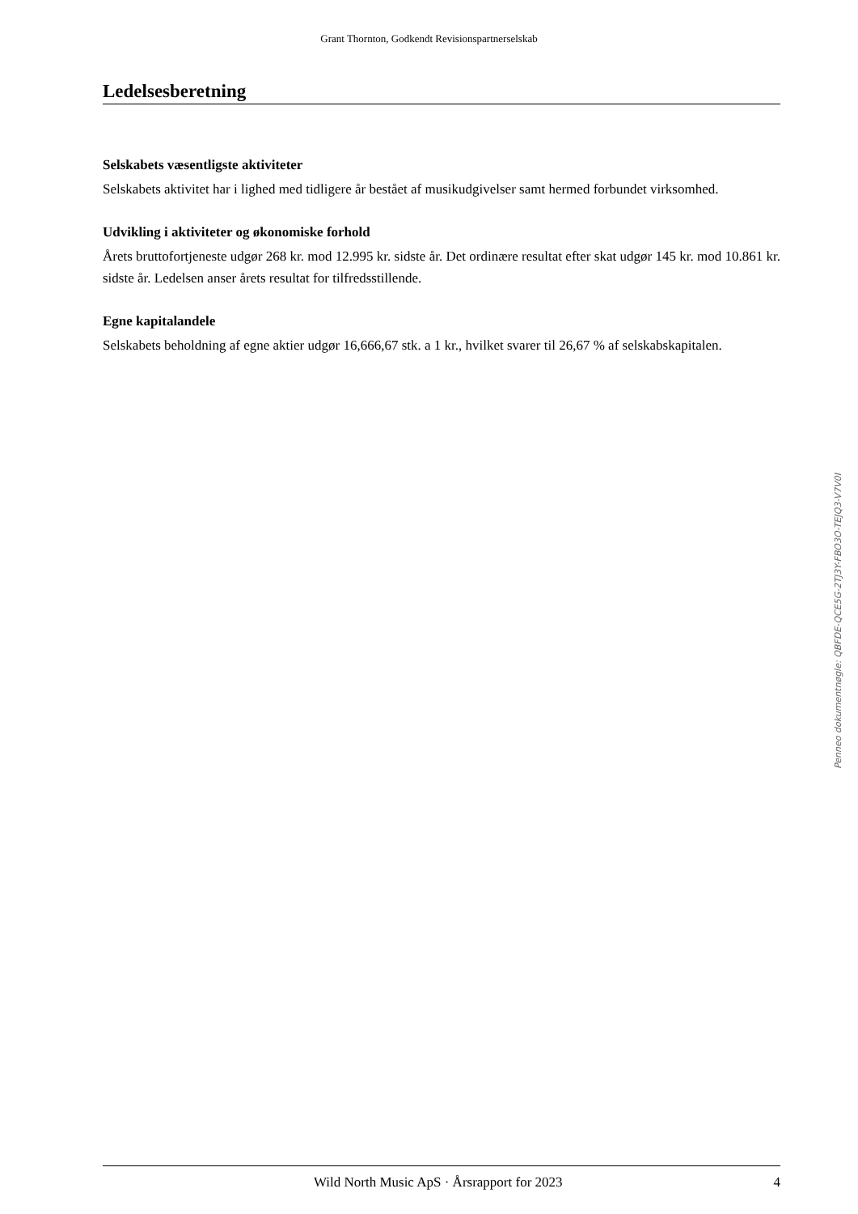Grant Thornton, Godkendt Revisionspartnerselskab
Ledelsesberetning
Selskabets væsentligste aktiviteter
Selskabets aktivitet har i lighed med tidligere år bestået af musikudgivelser samt hermed forbundet virksomhed.
Udvikling i aktiviteter og økonomiske forhold
Årets bruttofortjeneste udgør 268 kr. mod 12.995 kr. sidste år. Det ordinære resultat efter skat udgør 145 kr. mod 10.861 kr. sidste år. Ledelsen anser årets resultat for tilfredsstillende.
Egne kapitalandele
Selskabets beholdning af egne aktier udgør 16,666,67 stk. a 1 kr., hvilket svarer til 26,67 % af selskabskapitalen.
Penneo dokumentnøgle: QBFDE-QCE5G-2TJ3Y-FBO3O-TEJQ3-V7V0I
Wild North Music ApS · Årsrapport for 2023 4